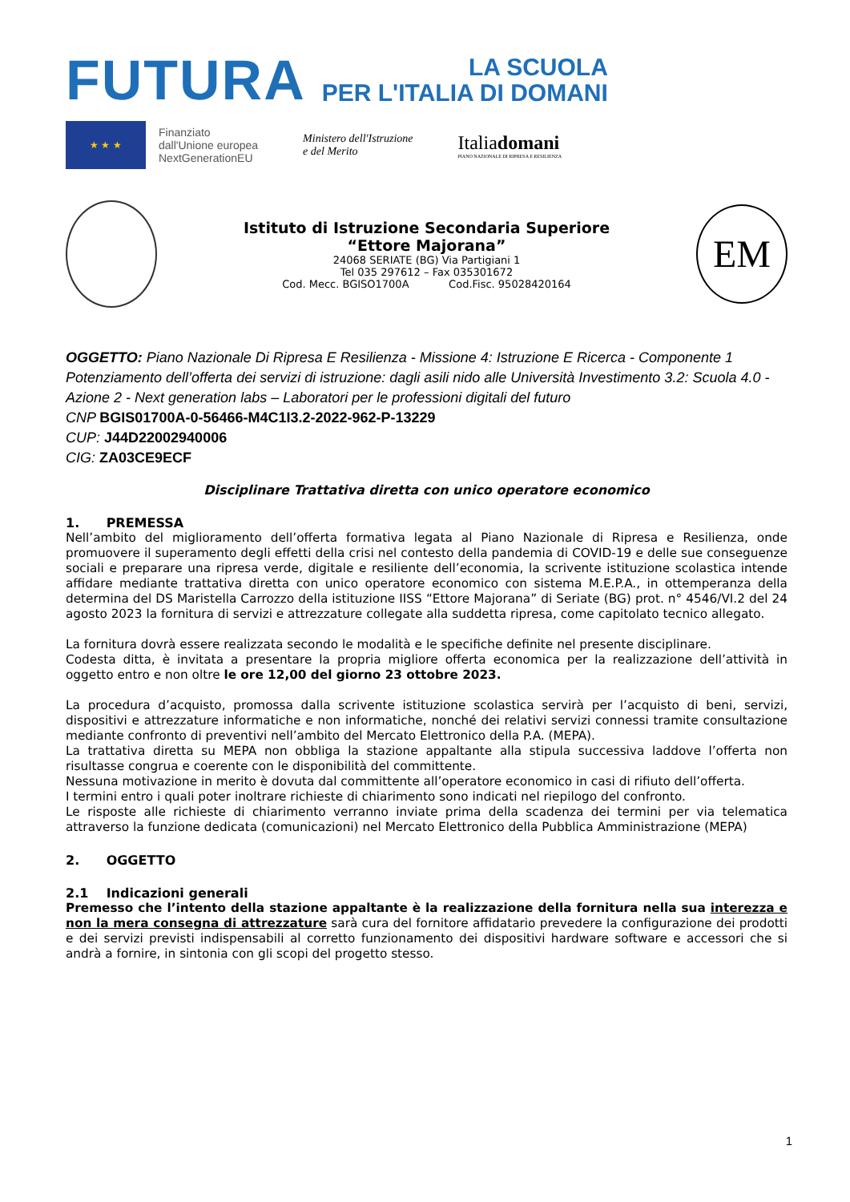FUTURA
LA SCUOLA
PER L'ITALIA DI DOMANI
★ ★ ★
Finanziato
dall'Unione europea
NextGenerationEU
Ministero dell'Istruzione
e del Merito
Italiadomani
PIANO NAZIONALE DI RIPRESA E RESILIENZA
Istituto di Istruzione Secondaria Superiore
“Ettore Majorana”
24068 SERIATE (BG) Via Partigiani 1
Tel 035 297612 – Fax 035301672
Cod. Mecc. BGISO1700A Cod.Fisc. 95028420164
EM
OGGETTO: Piano Nazionale Di Ripresa E Resilienza - Missione 4: Istruzione E Ricerca - Componente 1 Potenziamento dell’offerta dei servizi di istruzione: dagli asili nido alle Università Investimento 3.2: Scuola 4.0 - Azione 2 - Next generation labs – Laboratori per le professioni digitali del futuro
CNP BGIS01700A-0-56466-M4C1I3.2-2022-962-P-13229
CUP: J44D22002940006
CIG: ZA03CE9ECF
Disciplinare Trattativa diretta con unico operatore economico
1. PREMESSA
Nell’ambito del miglioramento dell’offerta formativa legata al Piano Nazionale di Ripresa e Resilienza, onde promuovere il superamento degli effetti della crisi nel contesto della pandemia di COVID-19 e delle sue conseguenze sociali e preparare una ripresa verde, digitale e resiliente dell’economia, la scrivente istituzione scolastica intende affidare mediante trattativa diretta con unico operatore economico con sistema M.E.P.A., in ottemperanza della determina del DS Maristella Carrozzo della istituzione IISS “Ettore Majorana” di Seriate (BG) prot. n° 4546/VI.2 del 24 agosto 2023 la fornitura di servizi e attrezzature collegate alla suddetta ripresa, come capitolato tecnico allegato.
La fornitura dovrà essere realizzata secondo le modalità e le specifiche definite nel presente disciplinare.
Codesta ditta, è invitata a presentare la propria migliore offerta economica per la realizzazione dell’attività in oggetto entro e non oltre le ore 12,00 del giorno 23 ottobre 2023.
La procedura d’acquisto, promossa dalla scrivente istituzione scolastica servirà per l’acquisto di beni, servizi, dispositivi e attrezzature informatiche e non informatiche, nonché dei relativi servizi connessi tramite consultazione mediante confronto di preventivi nell’ambito del Mercato Elettronico della P.A. (MEPA).
La trattativa diretta su MEPA non obbliga la stazione appaltante alla stipula successiva laddove l’offerta non risultasse congrua e coerente con le disponibilità del committente.
Nessuna motivazione in merito è dovuta dal committente all’operatore economico in casi di rifiuto dell’offerta.
I termini entro i quali poter inoltrare richieste di chiarimento sono indicati nel riepilogo del confronto.
Le risposte alle richieste di chiarimento verranno inviate prima della scadenza dei termini per via telematica attraverso la funzione dedicata (comunicazioni) nel Mercato Elettronico della Pubblica Amministrazione (MEPA)
2. OGGETTO
2.1 Indicazioni generali
Premesso che l’intento della stazione appaltante è la realizzazione della fornitura nella sua interezza e non la mera consegna di attrezzature sarà cura del fornitore affidatario prevedere la configurazione dei prodotti e dei servizi previsti indispensabili al corretto funzionamento dei dispositivi hardware software e accessori che si andrà a fornire, in sintonia con gli scopi del progetto stesso.
1